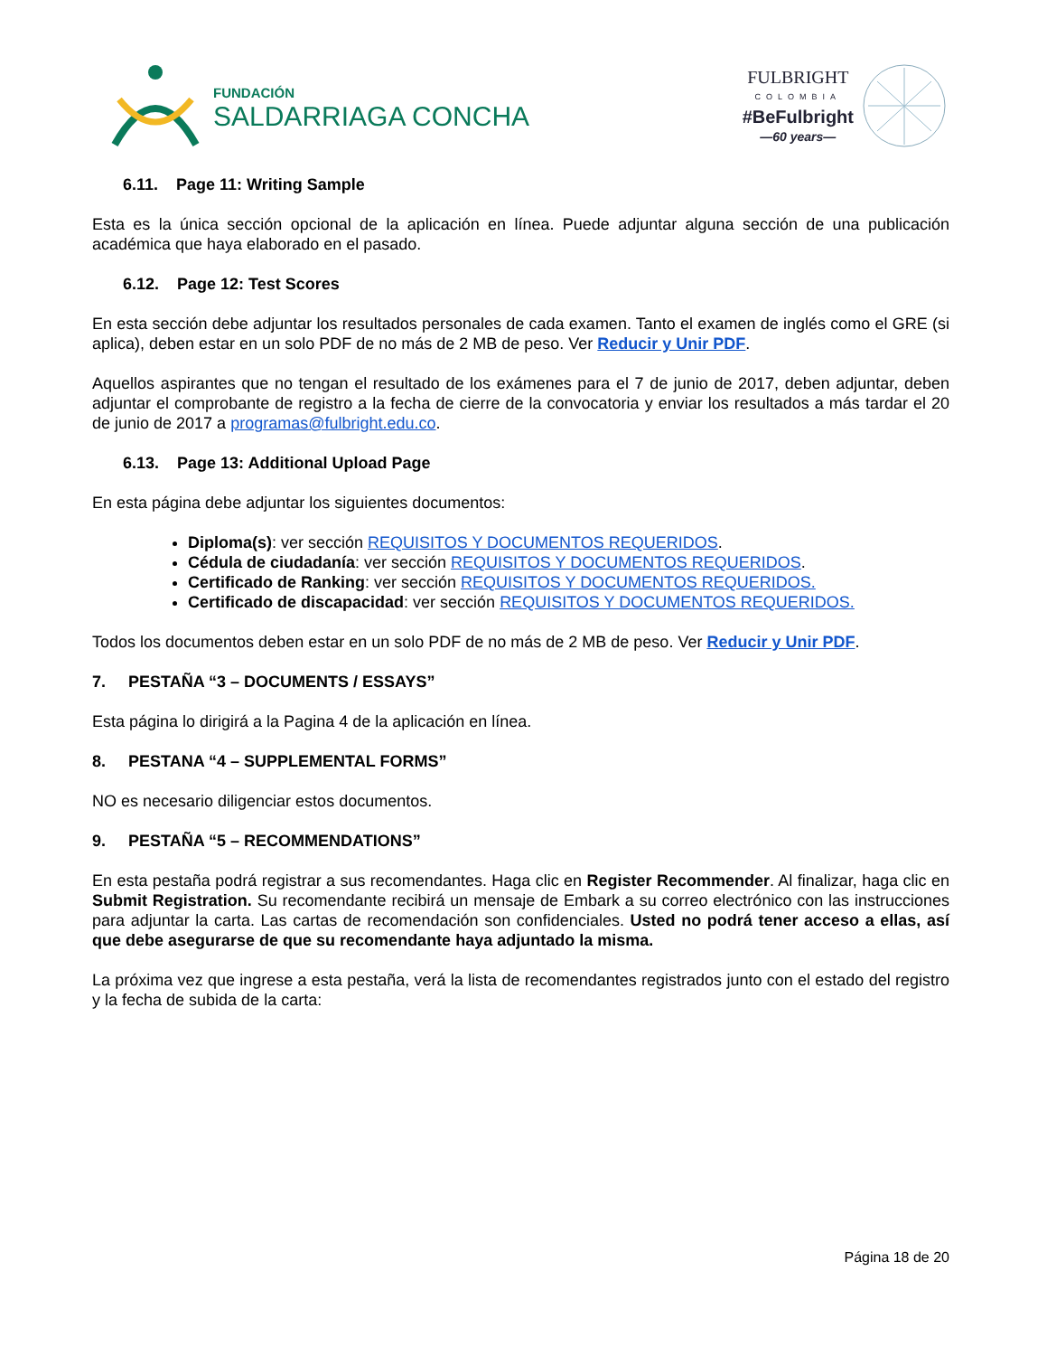FUNDACIÓN
SALDARRIAGA CONCHA
FULBRIGHT
COLOMBIA
#BeFulbright
—60 years—
6.11. Page 11: Writing Sample
Esta es la única sección opcional de la aplicación en línea. Puede adjuntar alguna sección de una publicación académica que haya elaborado en el pasado.
6.12. Page 12: Test Scores
En esta sección debe adjuntar los resultados personales de cada examen. Tanto el examen de inglés como el GRE (si aplica), deben estar en un solo PDF de no más de 2 MB de peso. Ver Reducir y Unir PDF.
Aquellos aspirantes que no tengan el resultado de los exámenes para el 7 de junio de 2017, deben adjuntar, deben adjuntar el comprobante de registro a la fecha de cierre de la convocatoria y enviar los resultados a más tardar el 20 de junio de 2017 a programas@fulbright.edu.co.
6.13. Page 13: Additional Upload Page
En esta página debe adjuntar los siguientes documentos:
Diploma(s): ver sección REQUISITOS Y DOCUMENTOS REQUERIDOS.
Cédula de ciudadanía: ver sección REQUISITOS Y DOCUMENTOS REQUERIDOS.
Certificado de Ranking: ver sección REQUISITOS Y DOCUMENTOS REQUERIDOS.
Certificado de discapacidad: ver sección REQUISITOS Y DOCUMENTOS REQUERIDOS.
Todos los documentos deben estar en un solo PDF de no más de 2 MB de peso. Ver Reducir y Unir PDF.
7. PESTAÑA “3 – DOCUMENTS / ESSAYS”
Esta página lo dirigirá a la Pagina 4 de la aplicación en línea.
8. PESTANA “4 – SUPPLEMENTAL FORMS”
NO es necesario diligenciar estos documentos.
9. PESTAÑA “5 – RECOMMENDATIONS”
En esta pestaña podrá registrar a sus recomendantes. Haga clic en Register Recommender. Al finalizar, haga clic en Submit Registration. Su recomendante recibirá un mensaje de Embark a su correo electrónico con las instrucciones para adjuntar la carta. Las cartas de recomendación son confidenciales. Usted no podrá tener acceso a ellas, así que debe asegurarse de que su recomendante haya adjuntado la misma.
La próxima vez que ingrese a esta pestaña, verá la lista de recomendantes registrados junto con el estado del registro y la fecha de subida de la carta:
Página 18 de 20